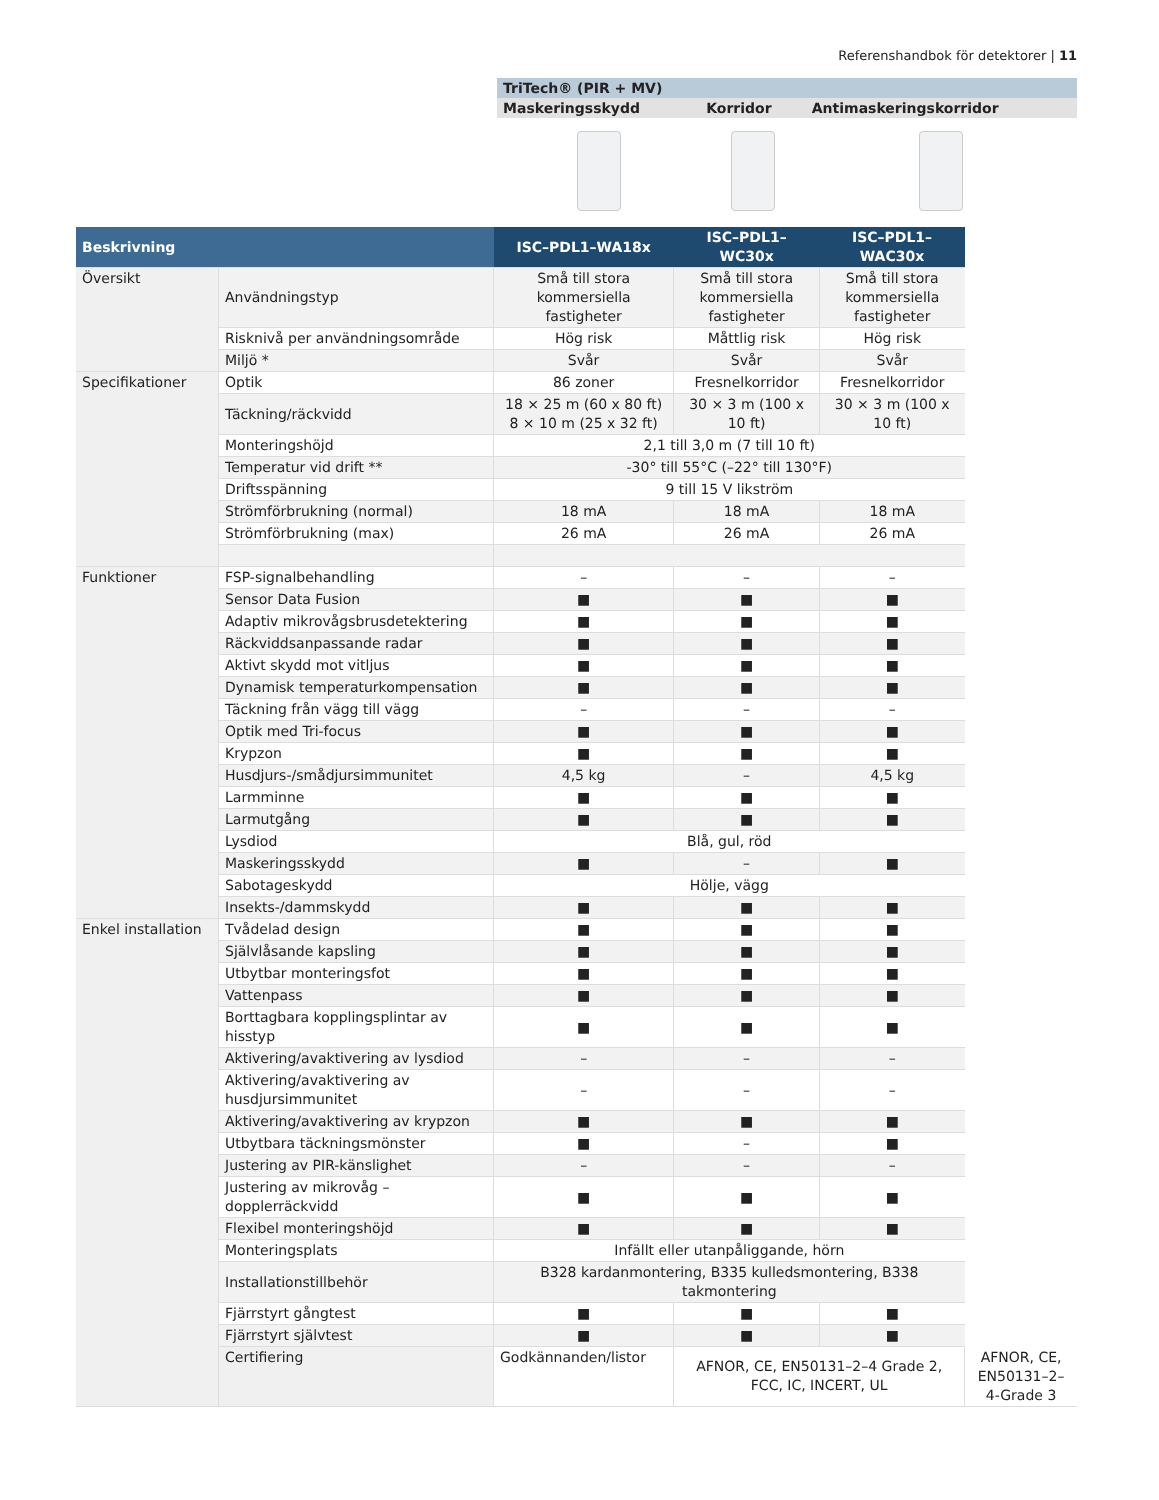Referenshandbok för detektorer | 11
| TriTech® (PIR + MV) | | |
| Maskeringsskydd | Korridor | Antimaskeringskorridor |
| Beskrivning | | ISC–PDL1–WA18x | ISC–PDL1–WC30x | ISC–PDL1–WAC30x | |
| --- | --- | --- | --- | --- | --- |
| Översikt | Användningstyp | Små till stora kommersiella fastigheter | Små till stora kommersiella fastigheter | Små till stora kommersiella fastigheter | |
| | Risknivå per användningsområde | Hög risk | Måttlig risk | Hög risk | |
| | Miljö * | Svår | Svår | Svår | |
| Specifikationer | Optik | 86 zoner | Fresnelkorridor | Fresnelkorridor | |
| | Täckning/räckvidd | 18 × 25 m (60 x 80 ft) 8 × 10 m (25 x 32 ft) | 30 × 3 m (100 x 10 ft) | 30 × 3 m (100 x 10 ft) | |
| | Monteringshöjd | 2,1 till 3,0 m (7 till 10 ft) | | | |
| | Temperatur vid drift ** | -30° till 55°C (–22° till 130°F) | | | |
| | Driftsspänning | 9 till 15 V likström | | | |
| | Strömförbrukning (normal) | 18 mA | 18 mA | 18 mA | |
| | Strömförbrukning (max) | 26 mA | 26 mA | 26 mA | |
| Funktioner | FSP-signalbehandling | – | – | – | |
| | Sensor Data Fusion | ■ | ■ | ■ | |
| | Adaptiv mikrovågsbrusdetektering | ■ | ■ | ■ | |
| | Räckviddsanpassande radar | ■ | ■ | ■ | |
| | Aktivt skydd mot vitljus | ■ | ■ | ■ | |
| | Dynamisk temperaturkompensation | ■ | ■ | ■ | |
| | Täckning från vägg till vägg | – | – | – | |
| | Optik med Tri-focus | ■ | ■ | ■ | |
| | Krypzon | ■ | ■ | ■ | |
| | Husdjurs-/smådjursimmunitet | 4,5 kg | – | 4,5 kg | |
| | Larmminne | ■ | ■ | ■ | |
| | Larmutgång | ■ | ■ | ■ | |
| | Lysdiod | Blå, gul, röd | | | |
| | Maskeringsskydd | ■ | – | ■ | |
| | Sabotageskydd | Hölje, vägg | | | |
| | Insekts-/dammskydd | ■ | ■ | ■ | |
| Enkel installation | Tvådelad design | ■ | ■ | ■ | |
| | Självlåsande kapsling | ■ | ■ | ■ | |
| | Utbytbar monteringsfot | ■ | ■ | ■ | |
| | Vattenpass | ■ | ■ | ■ | |
| | Borttagbara kopplingsplintar av hisstyp | ■ | ■ | ■ | |
| | Aktivering/avaktivering av lysdiod | – | – | – | |
| | Aktivering/avaktivering av husdjursimmunitet | – | – | – | |
| | Aktivering/avaktivering av krypzon | ■ | ■ | ■ | |
| | Utbytbara täckningsmönster | ■ | – | ■ | |
| | Justering av PIR-känslighet | – | – | – | |
| | Justering av mikrovåg – dopplerräckvidd | ■ | ■ | ■ | |
| | Flexibel monteringshöjd | ■ | ■ | ■ | |
| | Monteringsplats | Infällt eller utanpåliggande, hörn | | | |
| | Installationstillbehör | B328 kardanmontering, B335 kulledsmontering, B338 takmontering | | | |
| | Fjärrstyrt gångtest | ■ | ■ | ■ | |
| | Fjärrstyrt självtest | ■ | ■ | ■ | |
| | Certifiering | Godkännanden/listor | AFNOR, CE, EN50131–2–4 Grade 2, FCC, IC, INCERT, UL | | AFNOR, CE, EN50131–2–4-Grade 3 |